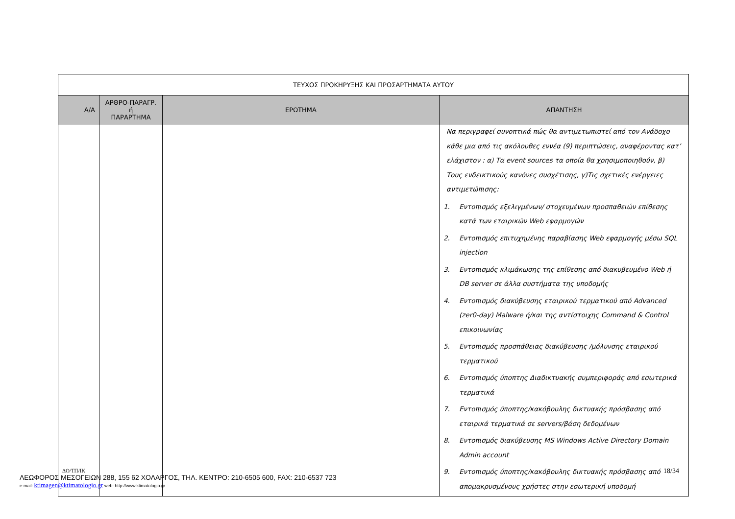| ΤΕΥΧΟΣ ΠΡΟΚΗΡΥΞΗΣ ΚΑΙ ΠΡΟΣΑΡΤΗΜΑΤΑ ΑΥΤΟΥ | | | |
| Α/Α | ΑΡΘΡΟ-ΠΑΡΑΓΡ. ή ΠΑΡΑΡΤΗΜΑ | ΕΡΩΤΗΜΑ | ΑΠΑΝΤΗΣΗ |
| | | | Να περιγραφεί συνοπτικά πώς θα αντιμετωπιστεί από τον Ανάδοχο κάθε μια από τις ακόλουθες εννέα (9) περιπτώσεις, αναφέροντας κατ’ ελάχιστον : α) Τα event sources τα οποία θα χρησιμοποιηθούν, β) Τους ενδεικτικούς κανόνες συσχέτισης, γ)Τις σχετικές ενέργειες αντιμετώπισης: 1. Εντοπισμός εξελιγμένων/ στοχευμένων προσπαθειών επίθεσης κατά των εταιρικών Web εφαρμογών 2. Εντοπισμός επιτυχημένης παραβίασης Web εφαρμογής μέσω SQL injection 3. Εντοπισμός κλιμάκωσης της επίθεσης από διακυβευμένο Web ή DB server σε άλλα συστήματα της υποδομής 4. Εντοπισμός διακύβευσης εταιρικού τερματικού από Advanced (zer0-day) Malware ή/και της αντίστοιχης Command & Control επικοινωνίας 5. Εντοπισμός προσπάθειας διακύβευσης /μόλυνσης εταιρικού τερματικού 6. Εντοπισμός ύποπτης Διαδικτυακής συμπεριφοράς από εσωτερικά τερματικά 7. Εντοπισμός ύποπτης/κακόβουλης δικτυακής πρόσβασης από εταιρικά τερματικά σε servers/βάση δεδομένων 8. Εντοπισμός διακύβευσης MS Windows Active Directory Domain Admin account 9. Εντοπισμός ύποπτης/κακόβουλης δικτυακής πρόσβασης από απομακρυσμένους χρήστες στην εσωτερική υποδομή |
18/34
ΔΟ/ΤΠ/ΙΚ
ΛΕΩΦΟΡΟΣ ΜΕΣΟΓΕΙΩΝ 288, 155 62 ΧΟΛΑΡΓΟΣ, ΤΗΛ. ΚΕΝΤΡΟ: 210-6505 600, FAX: 210-6537 723
e-mail: ktimagen@ktimatologio.gr web: http://www.ktimatologio.gr